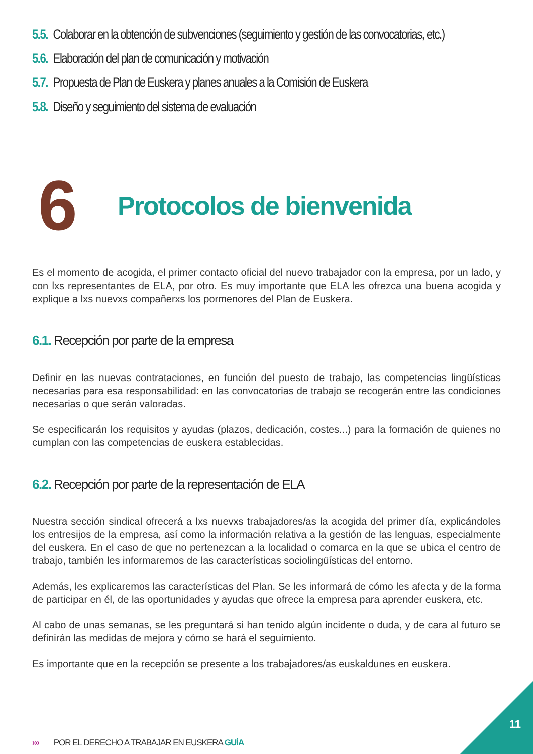5.5. Colaborar en la obtención de subvenciones (seguimiento y gestión de las convocatorias, etc.)
5.6. Elaboración del plan de comunicación y motivación
5.7. Propuesta de Plan de Euskera y planes anuales a la Comisión de Euskera
5.8. Diseño y seguimiento del sistema de evaluación
6
Protocolos de bienvenida
Es el momento de acogida, el primer contacto oficial del nuevo trabajador con la empresa, por un lado, y con lxs representantes de ELA, por otro. Es muy importante que ELA les ofrezca una buena acogida y explique a lxs nuevxs compañerxs los pormenores del Plan de Euskera.
6.1. Recepción por parte de la empresa
Definir en las nuevas contrataciones, en función del puesto de trabajo, las competencias lingüísticas necesarias para esa responsabilidad: en las convocatorias de trabajo se recogerán entre las condiciones necesarias o que serán valoradas.
Se especificarán los requisitos y ayudas (plazos, dedicación, costes...) para la formación de quienes no cumplan con las competencias de euskera establecidas.
6.2. Recepción por parte de la representación de ELA
Nuestra sección sindical ofrecerá a lxs nuevxs trabajadores/as la acogida del primer día, explicándoles los entresijos de la empresa, así como la información relativa a la gestión de las lenguas, especialmente del euskera. En el caso de que no pertenezcan a la localidad o comarca en la que se ubica el centro de trabajo, también les informaremos de las características sociolingüísticas del entorno.
Además, les explicaremos las características del Plan. Se les informará de cómo les afecta y de la forma de participar en él, de las oportunidades y ayudas que ofrece la empresa para aprender euskera, etc.
Al cabo de unas semanas, se les preguntará si han tenido algún incidente o duda, y de cara al futuro se definirán las medidas de mejora y cómo se hará el seguimiento.
Es importante que en la recepción se presente a los trabajadores/as euskaldunes en euskera.
››› POR EL DERECHO A TRABAJAR EN EUSKERA GUÍA
11